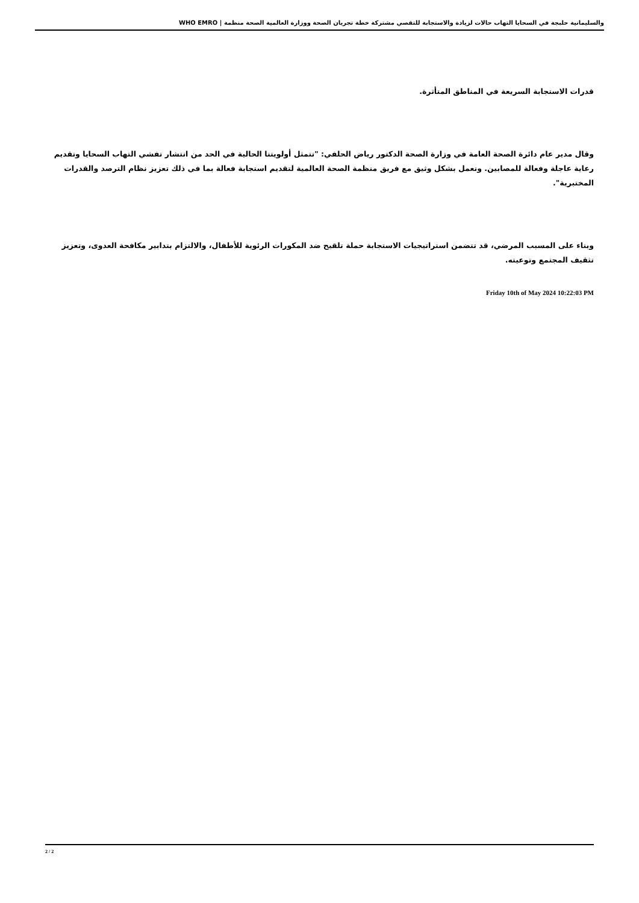والسليمانية حلبجة في السحايا التهاب حالات لزيادة والاستجابة للتقصي مشتركة خطة تجريان الصحة ووزارة العالمية الصحة منظمة | WHO EMRO
قدرات الاستجابة السريعة في المناطق المتأثرة.
وقال مدير عام دائرة الصحة العامة في وزارة الصحة الدكتور رياض الحلفي: "تتمثل أولويتنا الحالية في الحد من انتشار تفشي التهاب السحايا وتقديم رعاية عاجلة وفعالة للمصابين. ونعمل بشكل وثيق مع فريق منظمة الصحة العالمية لتقديم استجابة فعالة بما في ذلك تعزيز نظام الترصد والقدرات المختبرية".
وبناء على المسبب المرضي، قد تتضمن استراتيجيات الاستجابة حملة تلقيح ضد المكورات الرئوية للأطفال، والالتزام بتدابير مكافحة العدوى، وتعزيز تثقيف المجتمع وتوعيته.
Friday 10th of May 2024 10:22:03 PM
2 / 2